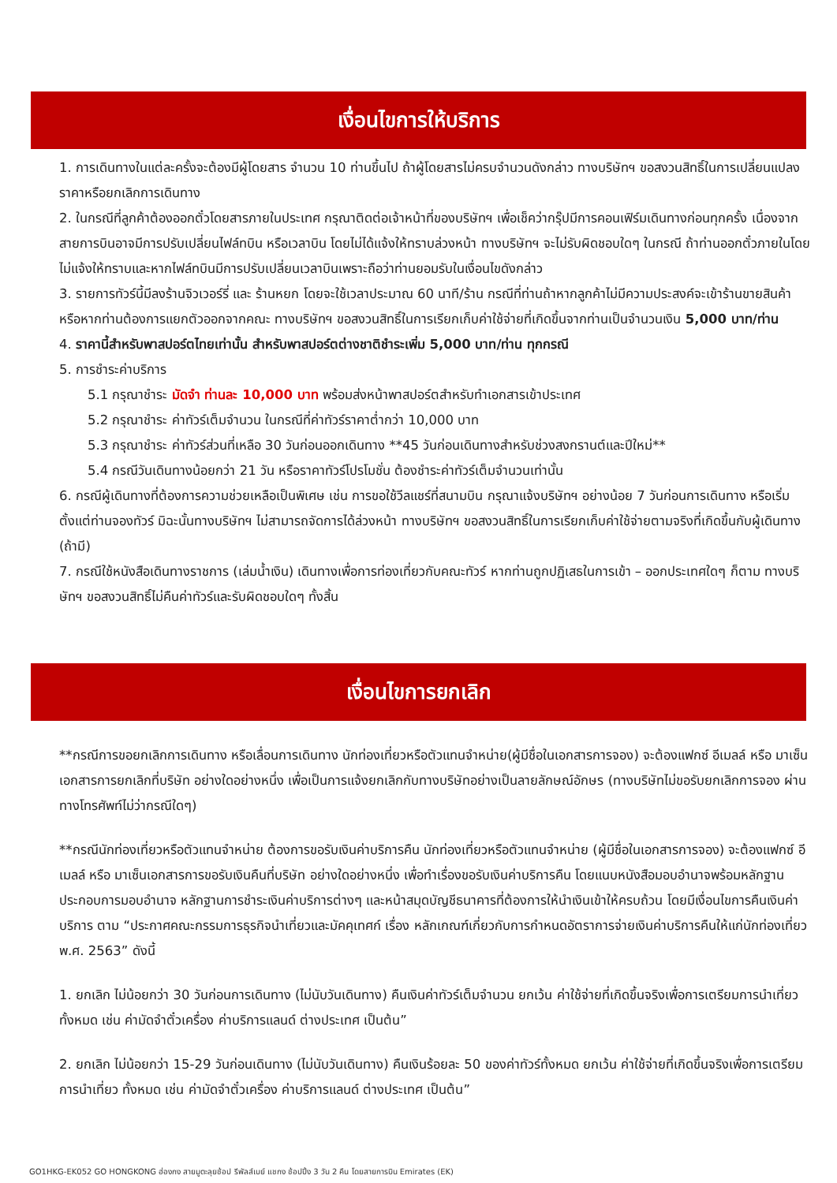เงื่อนไขการให้บริการ
1. การเดินทางในแต่ละครั้งจะต้องมีผู้โดยสาร จำนวน 10 ท่านขึ้นไป ถ้าผู้โดยสารไม่ครบจำนวนดังกล่าว ทางบริษัทฯ ขอสงวนสิทธิ์ในการเปลี่ยนแปลงราคาหรือยกเลิกการเดินทาง
2. ในกรณีที่ลูกค้าต้องออกตั๋วโดยสารภายในประเทศ กรุณาติดต่อเจ้าหน้าที่ของบริษัทฯ เพื่อเช็คว่ากรุ๊ปมีการคอนเฟิร์มเดินทางก่อนทุกครั้ง เนื่องจากสายการบินอาจมีการปรับเปลี่ยนไฟล์ทบิน หรือเวลาบิน โดยไม่ได้แจ้งให้ทราบล่วงหน้า ทางบริษัทฯ จะไม่รับผิดชอบใดๆ ในกรณี ถ้าท่านออกตั๋วภายในโดยไม่แจ้งให้ทราบและหากไฟล์ทบินมีการปรับเปลี่ยนเวลาบินเพราะถือว่าท่านยอมรับในเงื่อนไขดังกล่าว
3. รายการทัวร์นี้มีลงร้านจิวเวอร์รี่ และ ร้านหยก โดยจะใช้เวลาประมาณ 60 นาที/ร้าน กรณีที่ท่านถ้าหากลูกค้าไม่มีความประสงค์จะเข้าร้านขายสินค้า หรือหากท่านต้องการแยกตัวออกจากคณะ ทางบริษัทฯ ขอสงวนสิทธิ์ในการเรียกเก็บค่าใช้จ่ายที่เกิดขึ้นจากท่านเป็นจำนวนเงิน 5,000 บาท/ท่าน
4. ราคานี้สำหรับพาสปอร์ตไทยเท่านั้น สำหรับพาสปอร์ตต่างชาติชำระเพิ่ม 5,000 บาท/ท่าน ทุกกรณี
5. การชำระค่าบริการ
5.1 กรุณาชำระ มัดจำ ท่านละ 10,000 บาท พร้อมส่งหน้าพาสปอร์ตสำหรับทำเอกสารเข้าประเทศ
5.2 กรุณาชำระ ค่าทัวร์เต็มจำนวน ในกรณีที่ค่าทัวร์ราคาต่ำกว่า 10,000 บาท
5.3 กรุณาชำระ ค่าทัวร์ส่วนที่เหลือ 30 วันก่อนออกเดินทาง **45 วันก่อนเดินทางสำหรับช่วงสงกรานต์และปีใหม่**
5.4 กรณีวันเดินทางน้อยกว่า 21 วัน หรือราคาทัวร์โปรโมชั่น ต้องชำระค่าทัวร์เต็มจำนวนเท่านั้น
6. กรณีผู้เดินทางที่ต้องการความช่วยเหลือเป็นพิเศษ เช่น การขอใช้วีลแชร์ที่สนามบิน กรุณาแจ้งบริษัทฯ อย่างน้อย 7 วันก่อนการเดินทาง หรือเริ่มตั้งแต่ท่านจองทัวร์ มิฉะนั้นทางบริษัทฯ ไม่สามารถจัดการได้ล่วงหน้า ทางบริษัทฯ ขอสงวนสิทธิ์ในการเรียกเก็บค่าใช้จ่ายตามจริงที่เกิดขึ้นกับผู้เดินทาง (ถ้ามี)
7. กรณีใช้หนังสือเดินทางราชการ (เล่มน้ำเงิน) เดินทางเพื่อการท่องเที่ยวกับคณะทัวร์ หากท่านถูกปฏิเสธในการเข้า – ออกประเทศใดๆ ก็ตาม ทางบริษัทฯ ขอสงวนสิทธิ์ไม่คืนค่าทัวร์และรับผิดชอบใดๆ ทั้งสิ้น
เงื่อนไขการยกเลิก
**กรณีการขอยกเลิกการเดินทาง หรือเลื่อนการเดินทาง นักท่องเที่ยวหรือตัวแทนจำหน่าย(ผู้มีชื่อในเอกสารการจอง) จะต้องแฟกซ์ อีเมลล์ หรือ มาเซ็นเอกสารการยกเลิกที่บริษัท อย่างใดอย่างหนึ่ง เพื่อเป็นการแจ้งยกเลิกกับทางบริษัทอย่างเป็นลายลักษณ์อักษร (ทางบริษัทไม่ขอรับยกเลิกการจอง ผ่านทางโทรศัพท์ไม่ว่ากรณีใดๆ)
**กรณีนักท่องเที่ยวหรือตัวแทนจำหน่าย ต้องการขอรับเงินค่าบริการคืน นักท่องเที่ยวหรือตัวแทนจำหน่าย (ผู้มีชื่อในเอกสารการจอง) จะต้องแฟกซ์ อีเมลล์ หรือ มาเซ็นเอกสารการขอรับเงินคืนที่บริษัท อย่างใดอย่างหนึ่ง เพื่อทำเรื่องขอรับเงินค่าบริการคืน โดยแนบหนังสือมอบอำนาจพร้อมหลักฐานประกอบการมอบอำนาจ หลักฐานการชำระเงินค่าบริการต่างๆ และหน้าสมุดบัญชีธนาคารที่ต้องการให้นำเงินเข้าให้ครบถ้วน โดยมีเงื่อนไขการคืนเงินค่าบริการ ตาม “ประกาศคณะกรรมการธุรกิจนำเที่ยวและมัคคุเทศก์ เรื่อง หลักเกณฑ์เกี่ยวกับการกำหนดอัตราการจ่ายเงินค่าบริการคืนให้แก่นักท่องเที่ยว พ.ศ. 2563” ดังนี้
1. ยกเลิก ไม่น้อยกว่า 30 วันก่อนการเดินทาง (ไม่นับวันเดินทาง) คืนเงินค่าทัวร์เต็มจำนวน ยกเว้น ค่าใช้จ่ายที่เกิดขึ้นจริงเพื่อการเตรียมการนำเที่ยว ทั้งหมด เช่น ค่ามัดจำตั๋วเครื่อง ค่าบริการแลนด์ ต่างประเทศ เป็นต้น”
2. ยกเลิก ไม่น้อยกว่า 15-29 วันก่อนเดินทาง (ไม่นับวันเดินทาง) คืนเงินร้อยละ 50 ของค่าทัวร์ทั้งหมด ยกเว้น ค่าใช้จ่ายที่เกิดขึ้นจริงเพื่อการเตรียมการนำเที่ยว ทั้งหมด เช่น ค่ามัดจำตั๋วเครื่อง ค่าบริการแลนด์ ต่างประเทศ เป็นต้น”
GO1HKG-EK052 GO HONGKONG ฮ่องกง สายมูตะลุยช้อป รีพัลส์เบย์ แชกง ช้อปปิ้ง 3 วัน 2 คืน โดยสายการบิน Emirates (EK)